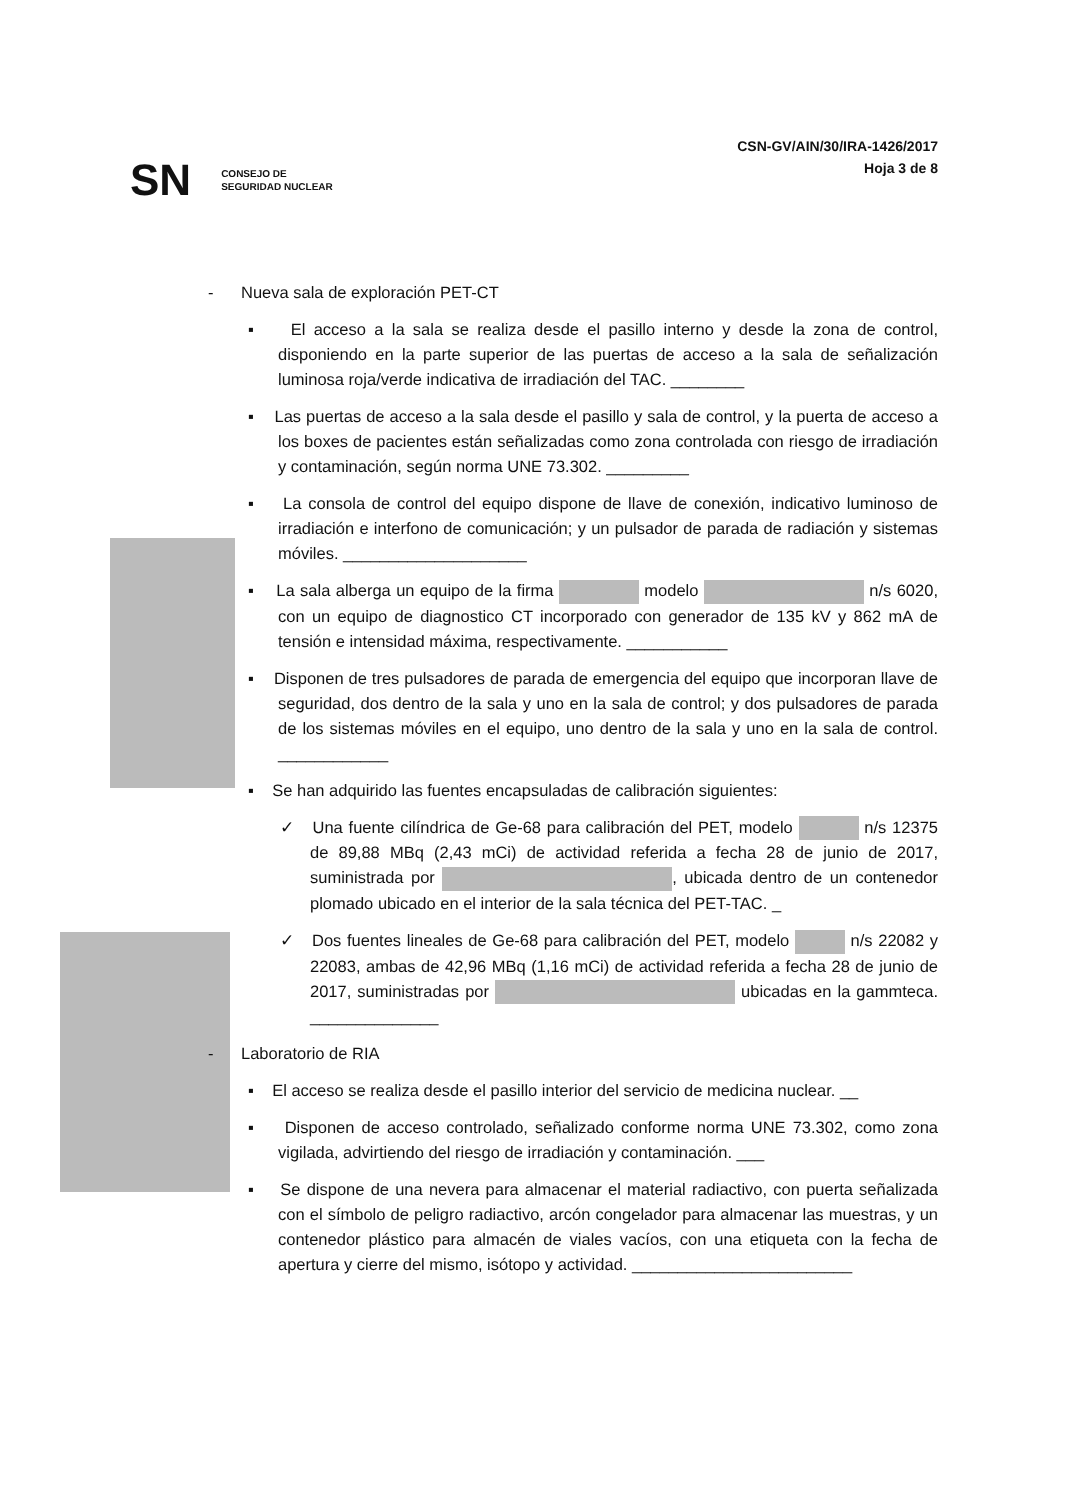SN CONSEJO DE
SEGURIDAD NUCLEAR
CSN-GV/AIN/30/IRA-1426/2017
Hoja 3 de 8
- Nueva sala de exploración PET-CT
▪ El acceso a la sala se realiza desde el pasillo interno y desde la zona de control, disponiendo en la parte superior de las puertas de acceso a la sala de señalización luminosa roja/verde indicativa de irradiación del TAC. ________
▪ Las puertas de acceso a la sala desde el pasillo y sala de control, y la puerta de acceso a los boxes de pacientes están señalizadas como zona controlada con riesgo de irradiación y contaminación, según norma UNE 73.302. _________
▪ La consola de control del equipo dispone de llave de conexión, indicativo luminoso de irradiación e interfono de comunicación; y un pulsador de parada de radiación y sistemas móviles. ____________________
▪ La sala alberga un equipo de la firma modelo n/s 6020, con un equipo de diagnostico CT incorporado con generador de 135 kV y 862 mA de tensión e intensidad máxima, respectivamente. ___________
▪ Disponen de tres pulsadores de parada de emergencia del equipo que incorporan llave de seguridad, dos dentro de la sala y uno en la sala de control; y dos pulsadores de parada de los sistemas móviles en el equipo, uno dentro de la sala y uno en la sala de control. ____________
▪ Se han adquirido las fuentes encapsuladas de calibración siguientes:
✓ Una fuente cilíndrica de Ge-68 para calibración del PET, modelo n/s 12375 de 89,88 MBq (2,43 mCi) de actividad referida a fecha 28 de junio de 2017, suministrada por , ubicada dentro de un contenedor plomado ubicado en el interior de la sala técnica del PET-TAC. _
✓ Dos fuentes lineales de Ge-68 para calibración del PET, modelo n/s 22082 y 22083, ambas de 42,96 MBq (1,16 mCi) de actividad referida a fecha 28 de junio de 2017, suministradas por ubicadas en la gammteca. ______________
- Laboratorio de RIA
▪ El acceso se realiza desde el pasillo interior del servicio de medicina nuclear. __
▪ Disponen de acceso controlado, señalizado conforme norma UNE 73.302, como zona vigilada, advirtiendo del riesgo de irradiación y contaminación. ___
▪ Se dispone de una nevera para almacenar el material radiactivo, con puerta señalizada con el símbolo de peligro radiactivo, arcón congelador para almacenar las muestras, y un contenedor plástico para almacén de viales vacíos, con una etiqueta con la fecha de apertura y cierre del mismo, isótopo y actividad. ________________________